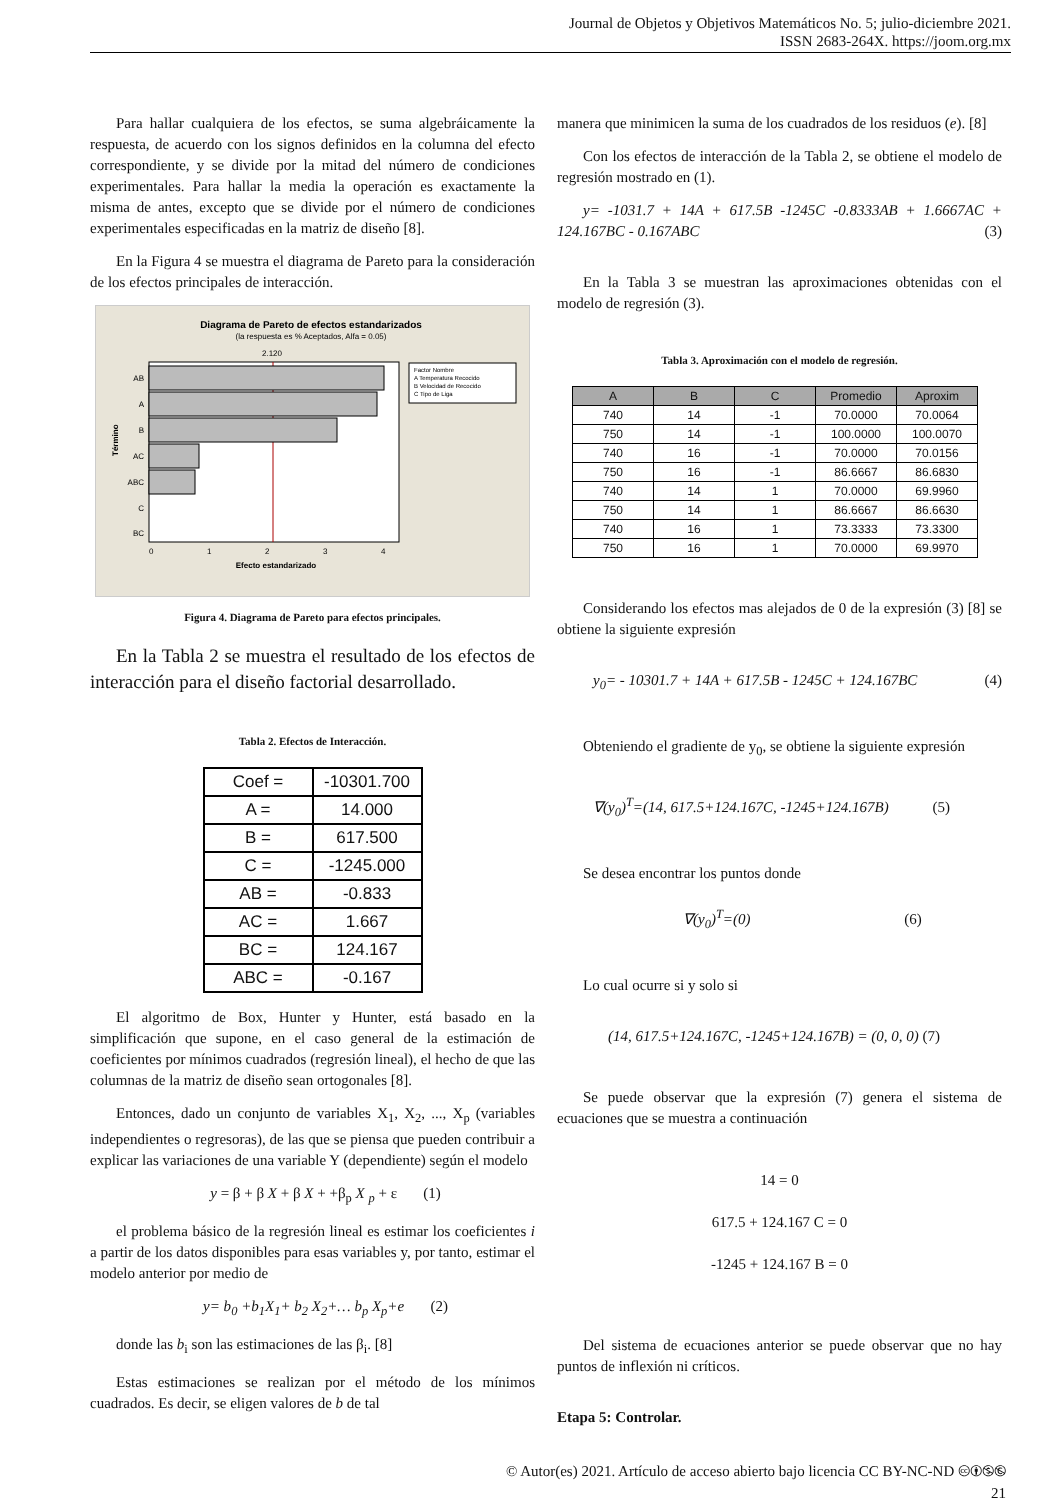Journal de Objetos y Objetivos Matemáticos No. 5; julio-diciembre 2021.
ISSN 2683-264X. https://joom.org.mx
Para hallar cualquiera de los efectos, se suma algebráicamente la respuesta, de acuerdo con los signos definidos en la columna del efecto correspondiente, y se divide por la mitad del número de condiciones experimentales. Para hallar la media la operación es exactamente la misma de antes, excepto que se divide por el número de condiciones experimentales especificadas en la matriz de diseño [8].
En la Figura 4 se muestra el diagrama de Pareto para la consideración de los efectos principales de interacción.
Diagrama de Pareto de efectos estandarizados
(la respuesta es % Aceptados, Alfa = 0.05)
2.120
AB
A
B
AC
ABC
C
BC
0
1
2
3
4
Efecto estandarizado
Término
Factor Nombre
A Temperatura Recocido
B Velocidad de Recocido
C Tipo de Liga
Figura 4. Diagrama de Pareto para efectos principales.
En la Tabla 2 se muestra el resultado de los efectos de interacción para el diseño factorial desarrollado.
Tabla 2. Efectos de Interacción.
| Coef = | -10301.700 |
| A = | 14.000 |
| B = | 617.500 |
| C = | -1245.000 |
| AB = | -0.833 |
| AC = | 1.667 |
| BC = | 124.167 |
| ABC = | -0.167 |
El algoritmo de Box, Hunter y Hunter, está basado en la simplificación que supone, en el caso general de la estimación de coeficientes por mínimos cuadrados (regresión lineal), el hecho de que las columnas de la matriz de diseño sean ortogonales [8].
Entonces, dado un conjunto de variables X<sub>1</sub>, X<sub>2</sub>, ..., X<sub>p</sub> (variables independientes o regresoras), de las que se piensa que pueden contribuir a explicar las variaciones de una variable Y (dependiente) según el modelo
y = β + β X + β X + +β<sub>p</sub> X <sub>p</sub> + ε (1)
el problema básico de la regresión lineal es estimar los coeficientes i a partir de los datos disponibles para esas variables y, por tanto, estimar el modelo anterior por medio de
y= b<sub>0</sub> +b<sub>1</sub>X<sub>1</sub>+ b<sub>2</sub> X<sub>2</sub>+… b<sub>p</sub> X<sub>p</sub>+e (2)
donde las b<sub>i</sub> son las estimaciones de las β<sub>i</sub>. [8]
Estas estimaciones se realizan por el método de los mínimos cuadrados. Es decir, se eligen valores de b de tal
manera que minimicen la suma de los cuadrados de los residuos (e). [8]
Con los efectos de interacción de la Tabla 2, se obtiene el modelo de regresión mostrado en (1).
y= -1031.7 + 14A + 617.5B -1245C -0.8333AB + 1.6667AC + 124.167BC - 0.167ABC (3)
En la Tabla 3 se muestran las aproximaciones obtenidas con el modelo de regresión (3).
Tabla 3. Aproximación con el modelo de regresión.
| A | B | C | Promedio | Aproxim |
| --- | --- | --- | --- | --- |
| 740 | 14 | -1 | 70.0000 | 70.0064 |
| 750 | 14 | -1 | 100.0000 | 100.0070 |
| 740 | 16 | -1 | 70.0000 | 70.0156 |
| 750 | 16 | -1 | 86.6667 | 86.6830 |
| 740 | 14 | 1 | 70.0000 | 69.9960 |
| 750 | 14 | 1 | 86.6667 | 86.6630 |
| 740 | 16 | 1 | 73.3333 | 73.3300 |
| 750 | 16 | 1 | 70.0000 | 69.9970 |
Considerando los efectos mas alejados de 0 de la expresión (3) [8] se obtiene la siguiente expresión
y<sub>0</sub>= - 10301.7 + 14A + 617.5B - 1245C + 124.167BC (4)
Obteniendo el gradiente de y<sub>0</sub>, se obtiene la siguiente expresión
∇(y<sub>0</sub>)<sup>T</sup>=(14, 617.5+124.167C, -1245+124.167B) (5)
Se desea encontrar los puntos donde
∇(y<sub>0</sub>)<sup>T</sup>=(0) (6)
Lo cual ocurre si y solo si
(14, 617.5+124.167C, -1245+124.167B) = (0, 0, 0) (7)
Se puede observar que la expresión (7) genera el sistema de ecuaciones que se muestra a continuación
14 = 0
617.5 + 124.167 C = 0
-1245 + 124.167 B = 0
Del sistema de ecuaciones anterior se puede observar que no hay puntos de inflexión ni críticos.
Etapa 5: Controlar.
© Autor(es) 2021. Artículo de acceso abierto bajo licencia CC BY-NC-ND 🅭🅯🄏🅮
21